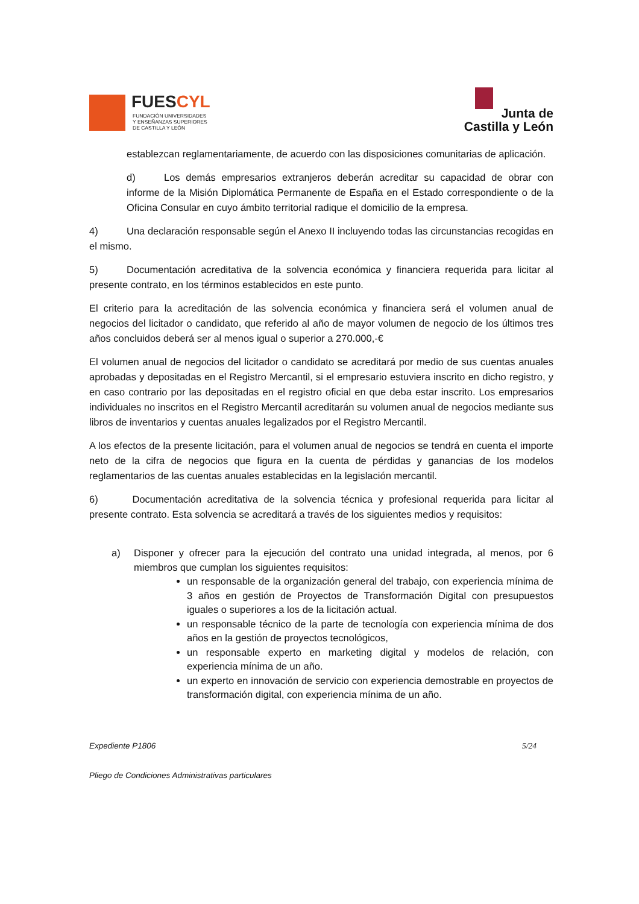FUESCYL
FUNDACIÓN UNIVERSIDADES
Y ENSEÑANZAS SUPERIORES
DE CASTILLA Y LEÓN
Junta de
Castilla y León
establezcan reglamentariamente, de acuerdo con las disposiciones comunitarias de aplicación.
d) Los demás empresarios extranjeros deberán acreditar su capacidad de obrar con informe de la Misión Diplomática Permanente de España en el Estado correspondiente o de la Oficina Consular en cuyo ámbito territorial radique el domicilio de la empresa.
4) Una declaración responsable según el Anexo II incluyendo todas las circunstancias recogidas en el mismo.
5) Documentación acreditativa de la solvencia económica y financiera requerida para licitar al presente contrato, en los términos establecidos en este punto.
El criterio para la acreditación de las solvencia económica y financiera será el volumen anual de negocios del licitador o candidato, que referido al año de mayor volumen de negocio de los últimos tres años concluidos deberá ser al menos igual o superior a 270.000,-€
El volumen anual de negocios del licitador o candidato se acreditará por medio de sus cuentas anuales aprobadas y depositadas en el Registro Mercantil, si el empresario estuviera inscrito en dicho registro, y en caso contrario por las depositadas en el registro oficial en que deba estar inscrito. Los empresarios individuales no inscritos en el Registro Mercantil acreditarán su volumen anual de negocios mediante sus libros de inventarios y cuentas anuales legalizados por el Registro Mercantil.
A los efectos de la presente licitación, para el volumen anual de negocios se tendrá en cuenta el importe neto de la cifra de negocios que figura en la cuenta de pérdidas y ganancias de los modelos reglamentarios de las cuentas anuales establecidas en la legislación mercantil.
6) Documentación acreditativa de la solvencia técnica y profesional requerida para licitar al presente contrato. Esta solvencia se acreditará a través de los siguientes medios y requisitos:
a) Disponer y ofrecer para la ejecución del contrato una unidad integrada, al menos, por 6 miembros que cumplan los siguientes requisitos:
un responsable de la organización general del trabajo, con experiencia mínima de 3 años en gestión de Proyectos de Transformación Digital con presupuestos iguales o superiores a los de la licitación actual.
un responsable técnico de la parte de tecnología con experiencia mínima de dos años en la gestión de proyectos tecnológicos,
un responsable experto en marketing digital y modelos de relación, con experiencia mínima de un año.
un experto en innovación de servicio con experiencia demostrable en proyectos de transformación digital, con experiencia mínima de un año.
Expediente P1806 5/24
Pliego de Condiciones Administrativas particulares